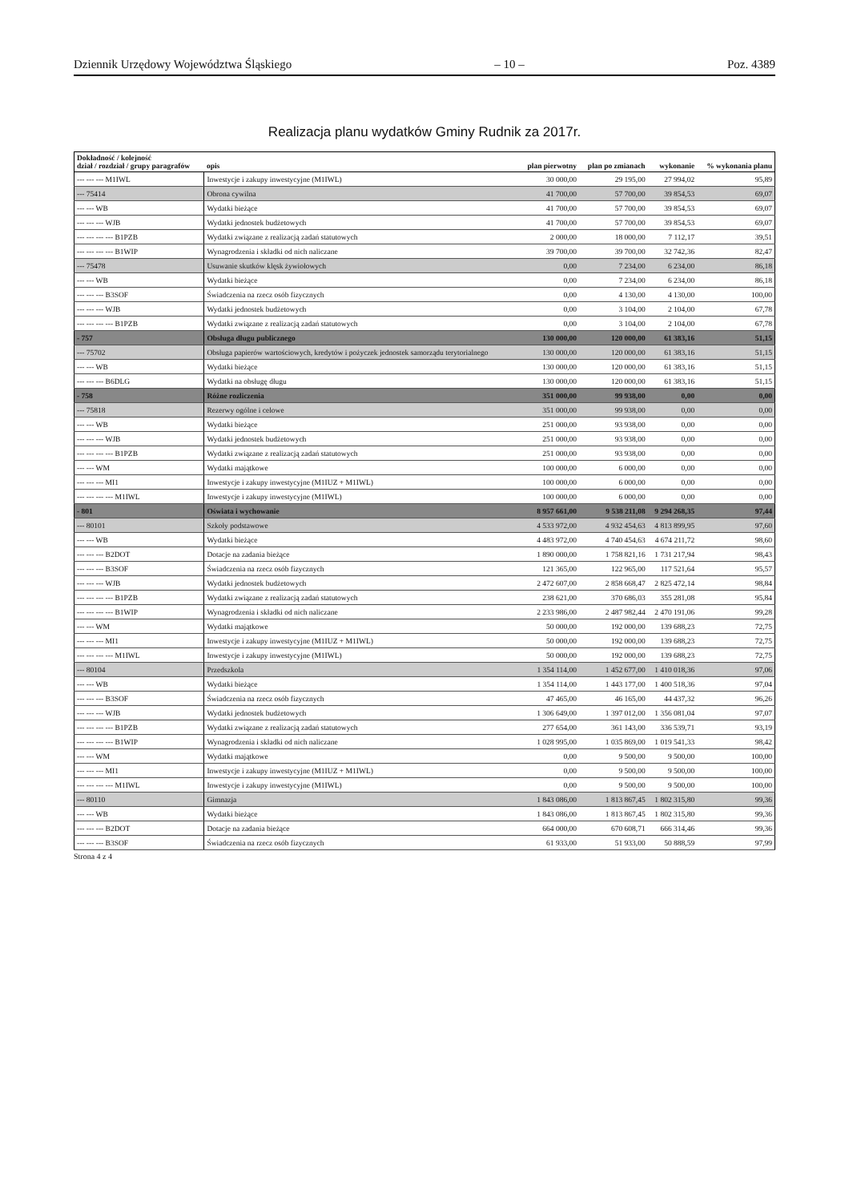Dziennik Urzędowy Województwa Śląskiego – 10 – Poz. 4389
Realizacja planu wydatków Gminy Rudnik za 2017r.
| Dokładność / kolejność dział / rozdział / grupy paragrafów | opis | plan pierwotny | plan po zmianach | wykonanie | % wykonania planu |
| --- | --- | --- | --- | --- | --- |
| --- --- --- M1IWL | Inwestycje i zakupy inwestycyjne (M1IWL) | 30 000,00 | 29 195,00 | 27 994,02 | 95,89 |
| --- 75414 | Obrona cywilna | 41 700,00 | 57 700,00 | 39 854,53 | 69,07 |
| --- --- WB | Wydatki bieżące | 41 700,00 | 57 700,00 | 39 854,53 | 69,07 |
| --- --- --- WJB | Wydatki jednostek budżetowych | 41 700,00 | 57 700,00 | 39 854,53 | 69,07 |
| --- --- --- --- B1PZB | Wydatki związane z realizacją zadań statutowych | 2 000,00 | 18 000,00 | 7 112,17 | 39,51 |
| --- --- --- --- B1WIP | Wynagrodzenia i składki od nich naliczane | 39 700,00 | 39 700,00 | 32 742,36 | 82,47 |
| --- 75478 | Usuwanie skutków klęsk żywiołowych | 0,00 | 7 234,00 | 6 234,00 | 86,18 |
| --- --- WB | Wydatki bieżące | 0,00 | 7 234,00 | 6 234,00 | 86,18 |
| --- --- --- B3SOF | Świadczenia na rzecz osób fizycznych | 0,00 | 4 130,00 | 4 130,00 | 100,00 |
| --- --- --- WJB | Wydatki jednostek budżetowych | 0,00 | 3 104,00 | 2 104,00 | 67,78 |
| --- --- --- --- B1PZB | Wydatki związane z realizacją zadań statutowych | 0,00 | 3 104,00 | 2 104,00 | 67,78 |
| - 757 | Obsługa długu publicznego | 130 000,00 | 120 000,00 | 61 383,16 | 51,15 |
| --- 75702 | Obsługa papierów wartościowych, kredytów i pożyczek jednostek samorządu terytorialnego | 130 000,00 | 120 000,00 | 61 383,16 | 51,15 |
| --- --- WB | Wydatki bieżące | 130 000,00 | 120 000,00 | 61 383,16 | 51,15 |
| --- --- --- B6DLG | Wydatki na obsługę długu | 130 000,00 | 120 000,00 | 61 383,16 | 51,15 |
| - 758 | Różne rozliczenia | 351 000,00 | 99 938,00 | 0,00 | 0,00 |
| --- 75818 | Rezerwy ogólne i celowe | 351 000,00 | 99 938,00 | 0,00 | 0,00 |
| --- --- WB | Wydatki bieżące | 251 000,00 | 93 938,00 | 0,00 | 0,00 |
| --- --- --- WJB | Wydatki jednostek budżetowych | 251 000,00 | 93 938,00 | 0,00 | 0,00 |
| --- --- --- --- B1PZB | Wydatki związane z realizacją zadań statutowych | 251 000,00 | 93 938,00 | 0,00 | 0,00 |
| --- --- WM | Wydatki majątkowe | 100 000,00 | 6 000,00 | 0,00 | 0,00 |
| --- --- --- MI1 | Inwestycje i zakupy inwestycyjne (M1IUZ + M1IWL) | 100 000,00 | 6 000,00 | 0,00 | 0,00 |
| --- --- --- --- M1IWL | Inwestycje i zakupy inwestycyjne (M1IWL) | 100 000,00 | 6 000,00 | 0,00 | 0,00 |
| - 801 | Oświata i wychowanie | 8 957 661,00 | 9 538 211,08 | 9 294 268,35 | 97,44 |
| --- 80101 | Szkoły podstawowe | 4 533 972,00 | 4 932 454,63 | 4 813 899,95 | 97,60 |
| --- --- WB | Wydatki bieżące | 4 483 972,00 | 4 740 454,63 | 4 674 211,72 | 98,60 |
| --- --- --- B2DOT | Dotacje na zadania bieżące | 1 890 000,00 | 1 758 821,16 | 1 731 217,94 | 98,43 |
| --- --- --- B3SOF | Świadczenia na rzecz osób fizycznych | 121 365,00 | 122 965,00 | 117 521,64 | 95,57 |
| --- --- --- WJB | Wydatki jednostek budżetowych | 2 472 607,00 | 2 858 668,47 | 2 825 472,14 | 98,84 |
| --- --- --- --- B1PZB | Wydatki związane z realizacją zadań statutowych | 238 621,00 | 370 686,03 | 355 281,08 | 95,84 |
| --- --- --- --- B1WIP | Wynagrodzenia i składki od nich naliczane | 2 233 986,00 | 2 487 982,44 | 2 470 191,06 | 99,28 |
| --- --- WM | Wydatki majątkowe | 50 000,00 | 192 000,00 | 139 688,23 | 72,75 |
| --- --- --- MI1 | Inwestycje i zakupy inwestycyjne (M1IUZ + M1IWL) | 50 000,00 | 192 000,00 | 139 688,23 | 72,75 |
| --- --- --- --- M1IWL | Inwestycje i zakupy inwestycyjne (M1IWL) | 50 000,00 | 192 000,00 | 139 688,23 | 72,75 |
| --- 80104 | Przedszkola | 1 354 114,00 | 1 452 677,00 | 1 410 018,36 | 97,06 |
| --- --- WB | Wydatki bieżące | 1 354 114,00 | 1 443 177,00 | 1 400 518,36 | 97,04 |
| --- --- --- B3SOF | Świadczenia na rzecz osób fizycznych | 47 465,00 | 46 165,00 | 44 437,32 | 96,26 |
| --- --- --- WJB | Wydatki jednostek budżetowych | 1 306 649,00 | 1 397 012,00 | 1 356 081,04 | 97,07 |
| --- --- --- --- B1PZB | Wydatki związane z realizacją zadań statutowych | 277 654,00 | 361 143,00 | 336 539,71 | 93,19 |
| --- --- --- --- B1WIP | Wynagrodzenia i składki od nich naliczane | 1 028 995,00 | 1 035 869,00 | 1 019 541,33 | 98,42 |
| --- --- WM | Wydatki majątkowe | 0,00 | 9 500,00 | 9 500,00 | 100,00 |
| --- --- --- MI1 | Inwestycje i zakupy inwestycyjne (M1IUZ + M1IWL) | 0,00 | 9 500,00 | 9 500,00 | 100,00 |
| --- --- --- --- M1IWL | Inwestycje i zakupy inwestycyjne (M1IWL) | 0,00 | 9 500,00 | 9 500,00 | 100,00 |
| --- 80110 | Gimnazja | 1 843 086,00 | 1 813 867,45 | 1 802 315,80 | 99,36 |
| --- --- WB | Wydatki bieżące | 1 843 086,00 | 1 813 867,45 | 1 802 315,80 | 99,36 |
| --- --- --- B2DOT | Dotacje na zadania bieżące | 664 000,00 | 670 608,71 | 666 314,46 | 99,36 |
| --- --- --- B3SOF | Świadczenia na rzecz osób fizycznych | 61 933,00 | 51 933,00 | 50 888,59 | 97,99 |
Strona 4 z 4